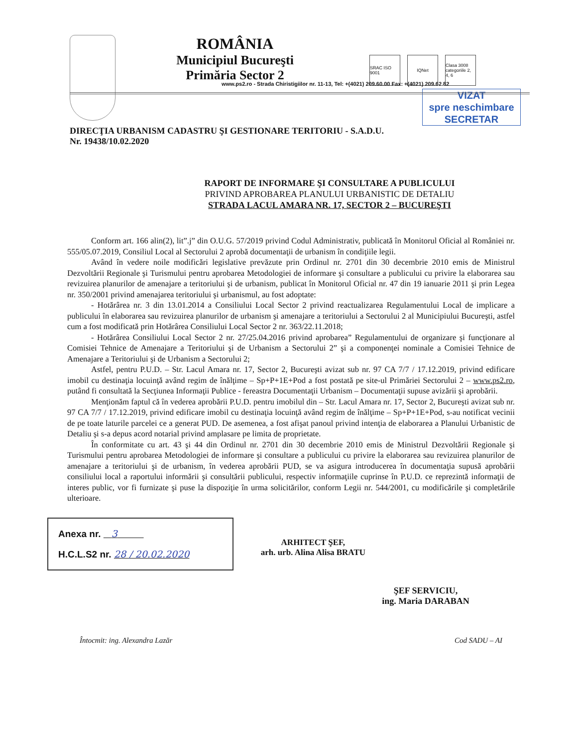ROMÂNIA
Municipiul Bucureşti
Primăria Sector 2
SRAC ISO 9001
IQNet Clasa 3008 categoriile 2, 4, 6
www.ps2.ro - Strada Chiristigiilor nr. 11-13, Tel: +(4021) 209.60.00 Fax: +(4021) 209.62.82
VIZAT
spre neschimbare
SECRETAR
DIRECŢIA URBANISM CADASTRU ŞI GESTIONARE TERITORIU - S.A.D.U.
Nr. 19438/10.02.2020
RAPORT DE INFORMARE ŞI CONSULTARE A PUBLICULUI
PRIVIND APROBAREA PLANULUI URBANISTIC DE DETALIU
STRADA LACUL AMARA NR. 17, SECTOR 2 – BUCUREŞTI
Conform art. 166 alin(2), lit”.j” din O.U.G. 57/2019 privind Codul Administrativ, publicată în Monitorul Oficial al României nr. 555/05.07.2019, Consiliul Local al Sectorului 2 aprobă documentaţii de urbanism în condiţiile legii.
Având în vedere noile modificări legislative prevăzute prin Ordinul nr. 2701 din 30 decembrie 2010 emis de Ministrul Dezvoltării Regionale şi Turismului pentru aprobarea Metodologiei de informare şi consultare a publicului cu privire la elaborarea sau revizuirea planurilor de amenajare a teritoriului şi de urbanism, publicat în Monitorul Oficial nr. 47 din 19 ianuarie 2011 şi prin Legea nr. 350/2001 privind amenajarea teritoriului şi urbanismul, au fost adoptate:
- Hotărârea nr. 3 din 13.01.2014 a Consiliului Local Sector 2 privind reactualizarea Regulamentului Local de implicare a publicului în elaborarea sau revizuirea planurilor de urbanism şi amenajare a teritoriului a Sectorului 2 al Municipiului Bucureşti, astfel cum a fost modificată prin Hotărârea Consiliului Local Sector 2 nr. 363/22.11.2018;
- Hotărârea Consiliului Local Sector 2 nr. 27/25.04.2016 privind aprobarea” Regulamentului de organizare şi funcţionare al Comisiei Tehnice de Amenajare a Teritoriului şi de Urbanism a Sectorului 2” şi a componenţei nominale a Comisiei Tehnice de Amenajare a Teritoriului şi de Urbanism a Sectorului 2;
Astfel, pentru P.U.D. – Str. Lacul Amara nr. 17, Sector 2, Bucureşti avizat sub nr. 97 CA 7/7 / 17.12.2019, privind edificare imobil cu destinaţia locuinţă având regim de înălţime – Sp+P+1E+Pod a fost postată pe site-ul Primăriei Sectorului 2 – www.ps2.ro, putând fi consultată la Secţiunea Informaţii Publice - fereastra Documentaţii Urbanism – Documentaţii supuse avizării şi aprobării.
Menţionăm faptul că în vederea aprobării P.U.D. pentru imobilul din – Str. Lacul Amara nr. 17, Sector 2, Bucureşti avizat sub nr. 97 CA 7/7 / 17.12.2019, privind edificare imobil cu destinaţia locuinţă având regim de înălţime – Sp+P+1E+Pod, s-au notificat vecinii de pe toate laturile parcelei ce a generat PUD. De asemenea, a fost afişat panoul privind intenţia de elaborarea a Planului Urbanistic de Detaliu şi s-a depus acord notarial privind amplasare pe limita de proprietate.
În conformitate cu art. 43 şi 44 din Ordinul nr. 2701 din 30 decembrie 2010 emis de Ministrul Dezvoltării Regionale şi Turismului pentru aprobarea Metodologiei de informare şi consultare a publicului cu privire la elaborarea sau revizuirea planurilor de amenajare a teritoriului şi de urbanism, în vederea aprobării PUD, se va asigura introducerea în documentaţia supusă aprobării consiliului local a raportului informării şi consultării publicului, respectiv informaţiile cuprinse în P.U.D. ce reprezintă informaţii de interes public, vor fi furnizate şi puse la dispoziţie în urma solicitărilor, conform Legii nr. 544/2001, cu modificările şi completările ulterioare.
Anexa nr. 3
H.C.L.S2 nr. 28 / 20.02.2020
ARHITECT ŞEF,
arh. urb. Alina Alisa BRATU
ŞEF SERVICIU,
ing. Maria DARABAN
Întocmit: ing. Alexandra Lazăr Cod SADU – AI